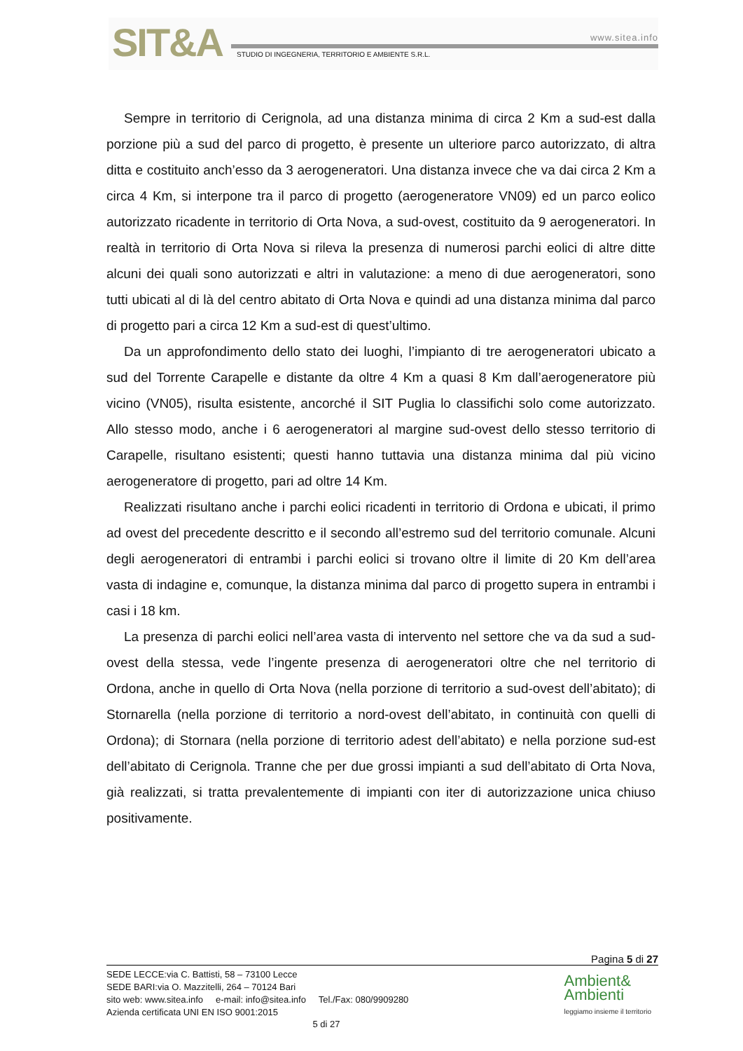SIT&A www.sitea.info
STUDIO DI INGEGNERIA, TERRITORIO E AMBIENTE S.R.L.
Sempre in territorio di Cerignola, ad una distanza minima di circa 2 Km a sud-est dalla porzione più a sud del parco di progetto, è presente un ulteriore parco autorizzato, di altra ditta e costituito anch’esso da 3 aerogeneratori. Una distanza invece che va dai circa 2 Km a circa 4 Km, si interpone tra il parco di progetto (aerogeneratore VN09) ed un parco eolico autorizzato ricadente in territorio di Orta Nova, a sud-ovest, costituito da 9 aerogeneratori. In realtà in territorio di Orta Nova si rileva la presenza di numerosi parchi eolici di altre ditte alcuni dei quali sono autorizzati e altri in valutazione: a meno di due aerogeneratori, sono tutti ubicati al di là del centro abitato di Orta Nova e quindi ad una distanza minima dal parco di progetto pari a circa 12 Km a sud-est di quest’ultimo.
Da un approfondimento dello stato dei luoghi, l’impianto di tre aerogeneratori ubicato a sud del Torrente Carapelle e distante da oltre 4 Km a quasi 8 Km dall’aerogeneratore più vicino (VN05), risulta esistente, ancorché il SIT Puglia lo classifichi solo come autorizzato. Allo stesso modo, anche i 6 aerogeneratori al margine sud-ovest dello stesso territorio di Carapelle, risultano esistenti; questi hanno tuttavia una distanza minima dal più vicino aerogeneratore di progetto, pari ad oltre 14 Km.
Realizzati risultano anche i parchi eolici ricadenti in territorio di Ordona e ubicati, il primo ad ovest del precedente descritto e il secondo all’estremo sud del territorio comunale. Alcuni degli aerogeneratori di entrambi i parchi eolici si trovano oltre il limite di 20 Km dell’area vasta di indagine e, comunque, la distanza minima dal parco di progetto supera in entrambi i casi i 18 km.
La presenza di parchi eolici nell’area vasta di intervento nel settore che va da sud a sud-ovest della stessa, vede l’ingente presenza di aerogeneratori oltre che nel territorio di Ordona, anche in quello di Orta Nova (nella porzione di territorio a sud-ovest dell’abitato); di Stornarella (nella porzione di territorio a nord-ovest dell’abitato, in continuità con quelli di Ordona); di Stornara (nella porzione di territorio adest dell’abitato) e nella porzione sud-est dell’abitato di Cerignola. Tranne che per due grossi impianti a sud dell’abitato di Orta Nova, già realizzati, si tratta prevalentemente di impianti con iter di autorizzazione unica chiuso positivamente.
Pagina 5 di 27
SEDE LECCE:via C. Battisti, 58 – 73100 Lecce
SEDE BARI:via O. Mazzitelli, 264 – 70124 Bari
sito web: www.sitea.info e-mail: info@sitea.info Tel./Fax: 080/9909280
Azienda certificata UNI EN ISO 9001:2015
5 di 27
Ambient&
Ambienti
leggiamo insieme il territorio